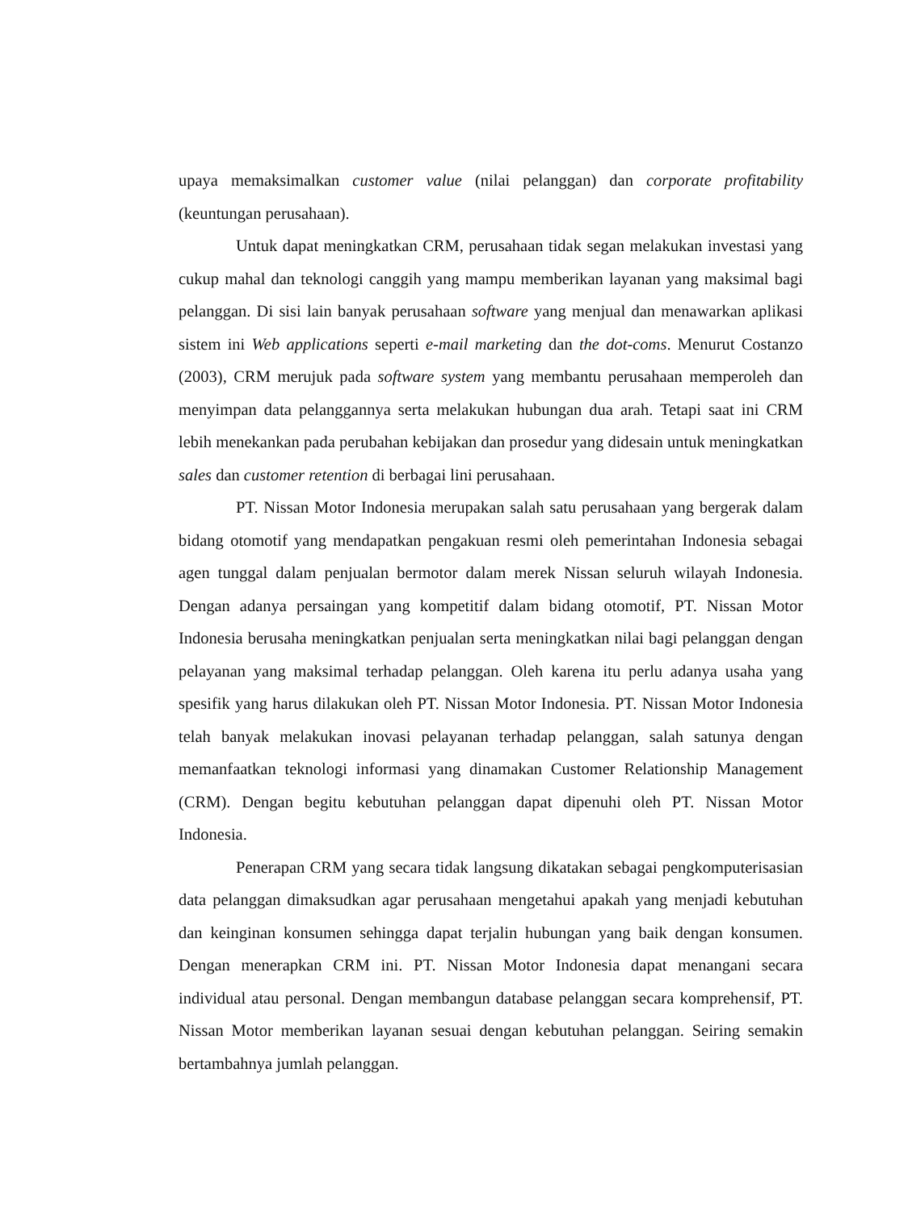upaya memaksimalkan customer value (nilai pelanggan) dan corporate profitability (keuntungan perusahaan).
Untuk dapat meningkatkan CRM, perusahaan tidak segan melakukan investasi yang cukup mahal dan teknologi canggih yang mampu memberikan layanan yang maksimal bagi pelanggan. Di sisi lain banyak perusahaan software yang menjual dan menawarkan aplikasi sistem ini Web applications seperti e-mail marketing dan the dot-coms. Menurut Costanzo (2003), CRM merujuk pada software system yang membantu perusahaan memperoleh dan menyimpan data pelanggannya serta melakukan hubungan dua arah. Tetapi saat ini CRM lebih menekankan pada perubahan kebijakan dan prosedur yang didesain untuk meningkatkan sales dan customer retention di berbagai lini perusahaan.
PT. Nissan Motor Indonesia merupakan salah satu perusahaan yang bergerak dalam bidang otomotif yang mendapatkan pengakuan resmi oleh pemerintahan Indonesia sebagai agen tunggal dalam penjualan bermotor dalam merek Nissan seluruh wilayah Indonesia. Dengan adanya persaingan yang kompetitif dalam bidang otomotif, PT. Nissan Motor Indonesia berusaha meningkatkan penjualan serta meningkatkan nilai bagi pelanggan dengan pelayanan yang maksimal terhadap pelanggan. Oleh karena itu perlu adanya usaha yang spesifik yang harus dilakukan oleh PT. Nissan Motor Indonesia. PT. Nissan Motor Indonesia telah banyak melakukan inovasi pelayanan terhadap pelanggan, salah satunya dengan memanfaatkan teknologi informasi yang dinamakan Customer Relationship Management (CRM). Dengan begitu kebutuhan pelanggan dapat dipenuhi oleh PT. Nissan Motor Indonesia.
Penerapan CRM yang secara tidak langsung dikatakan sebagai pengkomputerisasian data pelanggan dimaksudkan agar perusahaan mengetahui apakah yang menjadi kebutuhan dan keinginan konsumen sehingga dapat terjalin hubungan yang baik dengan konsumen. Dengan menerapkan CRM ini. PT. Nissan Motor Indonesia dapat menangani secara individual atau personal. Dengan membangun database pelanggan secara komprehensif, PT. Nissan Motor memberikan layanan sesuai dengan kebutuhan pelanggan. Seiring semakin bertambahnya jumlah pelanggan.